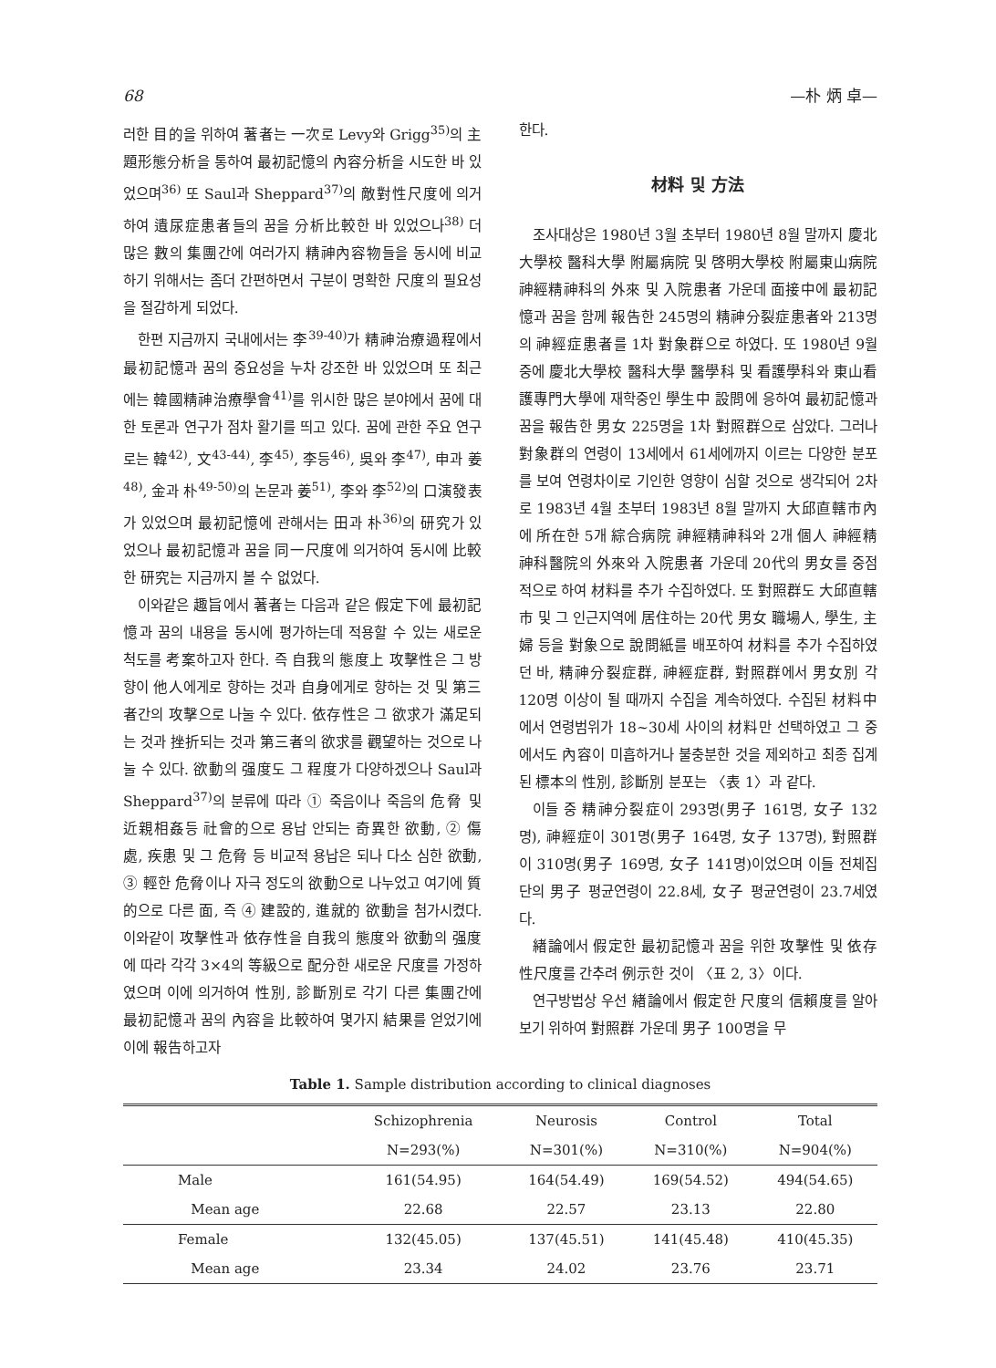68 —朴 炳 卓—
러한 目的을 위하여 著者는 一次로 Levy와 Grigg<sup>35)</sup>의 主題形態分析을 통하여 最初記憶의 內容分析을 시도한 바 있었으며<sup>36)</sup> 또 Saul과 Sheppard<sup>37)</sup>의 敵對性尺度에 의거하여 遺尿症患者들의 꿈을 分析比較한 바 있었으나<sup>38)</sup> 더 많은 數의 集團간에 여러가지 精神內容物들을 동시에 비교하기 위해서는 좀더 간편하면서 구분이 명확한 尺度의 필요성을 절감하게 되었다.
한편 지금까지 국내에서는 李<sup>39-40)</sup>가 精神治療過程에서 最初記憶과 꿈의 중요성을 누차 강조한 바 있었으며 또 최근에는 韓國精神治療學會<sup>41)</sup>를 위시한 많은 분야에서 꿈에 대한 토론과 연구가 점차 활기를 띄고 있다. 꿈에 관한 주요 연구로는 韓<sup>42)</sup>, 文<sup>43-44)</sup>, 李<sup>45)</sup>, 李등<sup>46)</sup>, 吳와 李<sup>47)</sup>, 申과 姜<sup>48)</sup>, 金과 朴<sup>49-50)</sup>의 논문과 姜<sup>51)</sup>, 李와 李<sup>52)</sup>의 口演發表가 있었으며 最初記憶에 관해서는 田과 朴<sup>36)</sup>의 研究가 있었으나 最初記憶과 꿈을 同一尺度에 의거하여 동시에 比較한 研究는 지금까지 볼 수 없었다.
이와같은 趣旨에서 著者는 다음과 같은 假定下에 最初記憶과 꿈의 내용을 동시에 평가하는데 적용할 수 있는 새로운 척도를 考案하고자 한다. 즉 自我의 態度上 攻擊性은 그 방향이 他人에게로 향하는 것과 自身에게로 향하는 것 및 第三者간의 攻擊으로 나눌 수 있다. 依存性은 그 欲求가 滿足되는 것과 挫折되는 것과 第三者의 欲求를 觀望하는 것으로 나눌 수 있다. 欲動의 强度도 그 程度가 다양하겠으나 Saul과 Sheppard<sup>37)</sup>의 분류에 따라 ① 죽음이나 죽음의 危脅 및 近親相姦등 社會的으로 용납 안되는 奇異한 欲動, ② 傷處, 疾患 및 그 危脅 등 비교적 용납은 되나 다소 심한 欲動, ③ 輕한 危脅이나 자극 정도의 欲動으로 나누었고 여기에 質的으로 다른 面, 즉 ④ 建設的, 進就的 欲動을 첨가시켰다. 이와같이 攻擊性과 依存性을 自我의 態度와 欲動의 强度에 따라 각각 3×4의 等級으로 配分한 새로운 尺度를 가정하였으며 이에 의거하여 性別, 診斷別로 각기 다른 集團간에 最初記憶과 꿈의 內容을 比較하여 몇가지 結果를 얻었기에 이에 報告하고자
한다.
材料 및 方法
조사대상은 1980년 3월 초부터 1980년 8월 말까지 慶北大學校 醫科大學 附屬病院 및 啓明大學校 附屬東山病院 神經精神科의 外來 및 入院患者 가운데 面接中에 最初記憶과 꿈을 함께 報告한 245명의 精神分裂症患者와 213명의 神經症患者를 1차 對象群으로 하였다. 또 1980년 9월 중에 慶北大學校 醫科大學 醫學科 및 看護學科와 東山看護專門大學에 재학중인 學生中 設問에 응하여 最初記憶과 꿈을 報告한 男女 225명을 1차 對照群으로 삼았다. 그러나 對象群의 연령이 13세에서 61세에까지 이르는 다양한 분포를 보여 연령차이로 기인한 영향이 심할 것으로 생각되어 2차로 1983년 4월 초부터 1983년 8월 말까지 大邱直轄市內에 所在한 5개 綜合病院 神經精神科와 2개 個人 神經精神科醫院의 外來와 入院患者 가운데 20代의 男女를 중점적으로 하여 材料를 추가 수집하였다. 또 對照群도 大邱直轄市 및 그 인근지역에 居住하는 20代 男女 職場人, 學生, 主婦 등을 對象으로 說問紙를 배포하여 材料를 추가 수집하였던 바, 精神分裂症群, 神經症群, 對照群에서 男女別 각 120명 이상이 될 때까지 수집을 계속하였다. 수집된 材料中에서 연령범위가 18~30세 사이의 材料만 선택하였고 그 중에서도 內容이 미흡하거나 불충분한 것을 제외하고 최종 집계된 標本의 性別, 診斷別 분포는 〈表 1〉과 같다.
이들 중 精神分裂症이 293명(男子 161명, 女子 132명), 神經症이 301명(男子 164명, 女子 137명), 對照群이 310명(男子 169명, 女子 141명)이었으며 이들 전체집단의 男子 평균연령이 22.8세, 女子 평균연령이 23.7세였다.
緖論에서 假定한 最初記憶과 꿈을 위한 攻擊性 및 依存性尺度를 간추려 例示한 것이 〈표 2, 3〉이다.
연구방법상 우선 緖論에서 假定한 尺度의 信賴度를 알아보기 위하여 對照群 가운데 男子 100명을 무
Table 1. Sample distribution according to clinical diagnoses
| | Schizophrenia | Neurosis | Control | Total |
| --- | --- | --- | --- | --- |
| | N=293(%) | N=301(%) | N=310(%) | N=904(%) |
| Male | 161(54.95) | 164(54.49) | 169(54.52) | 494(54.65) |
| Mean age | 22.68 | 22.57 | 23.13 | 22.80 |
| Female | 132(45.05) | 137(45.51) | 141(45.48) | 410(45.35) |
| Mean age | 23.34 | 24.02 | 23.76 | 23.71 |